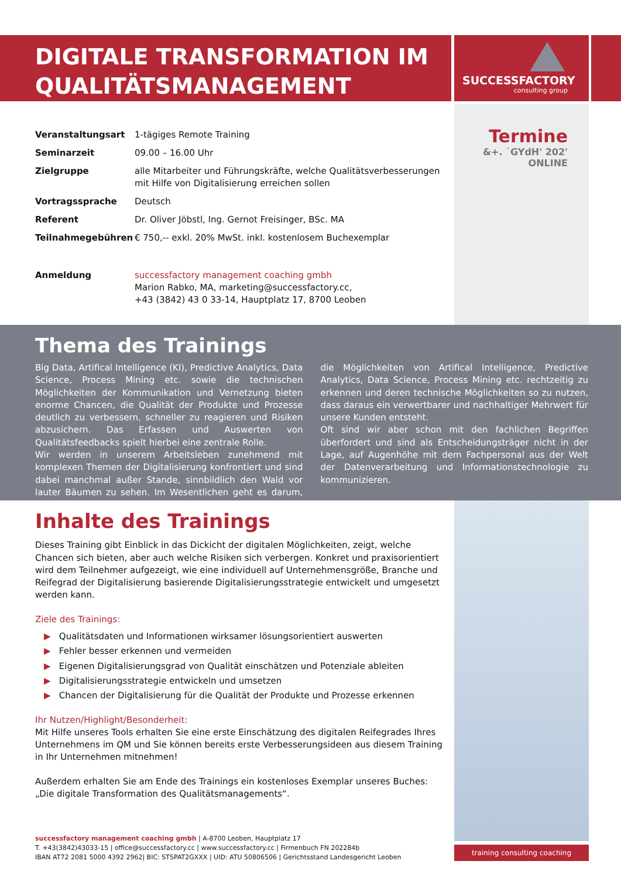DIGITALE TRANSFORMATION IM
QUALITÄTSMANAGEMENT
SUCCESSFACTORY
consulting group
| Veranstaltungsart | 1-tägiges Remote Training |
| Seminarzeit | 09.00 – 16.00 Uhr |
| Zielgruppe | alle Mitarbeiter und Führungskräfte, welche Qualitätsverbesserungen mit Hilfe von Digitalisierung erreichen sollen |
| Vortragssprache | Deutsch |
| Referent | Dr. Oliver Jöbstl, Ing. Gernot Freisinger, BSc. MA |
| Teilnahmegebühren | € 750,-- exkl. 20% MwSt. inkl. kostenlosem Buchexemplar |
| Anmeldung | successfactory management coaching gmbh Marion Rabko, MA, marketing@successfactory.cc, +43 (3842) 43 0 33-14, Hauptplatz 17, 8700 Leoben |
Termine
&+. ˙GYdH' 202'
ONLINE
Thema des Trainings
Big Data, Artifical Intelligence (KI), Predictive Analytics, Data Science, Process Mining etc. sowie die technischen Möglichkeiten der Kommunikation und Vernetzung bieten enorme Chancen, die Qualität der Produkte und Prozesse deutlich zu verbessern, schneller zu reagieren und Risiken abzusichern. Das Erfassen und Auswerten von Qualitätsfeedbacks spielt hierbei eine zentrale Rolle.
Wir werden in unserem Arbeitsleben zunehmend mit komplexen Themen der Digitalisierung konfrontiert und sind dabei manchmal außer Stande, sinnbildlich den Wald vor lauter Bäumen zu sehen. Im Wesentlichen geht es darum, die Möglichkeiten von Artifical Intelligence, Predictive Analytics, Data Science, Process Mining etc. rechtzeitig zu erkennen und deren technische Möglichkeiten so zu nutzen, dass daraus ein verwertbarer und nachhaltiger Mehrwert für unsere Kunden entsteht.
Oft sind wir aber schon mit den fachlichen Begriffen überfordert und sind als Entscheidungsträger nicht in der Lage, auf Augenhöhe mit dem Fachpersonal aus der Welt der Datenverarbeitung und Informationstechnologie zu kommunizieren.
Inhalte des Trainings
Dieses Training gibt Einblick in das Dickicht der digitalen Möglichkeiten, zeigt, welche Chancen sich bieten, aber auch welche Risiken sich verbergen. Konkret und praxisorientiert wird dem Teilnehmer aufgezeigt, wie eine individuell auf Unternehmensgröße, Branche und Reifegrad der Digitalisierung basierende Digitalisierungsstrategie entwickelt und umgesetzt werden kann.
Ziele des Trainings:
▶ Qualitätsdaten und Informationen wirksamer lösungsorientiert auswerten
▶ Fehler besser erkennen und vermeiden
▶ Eigenen Digitalisierungsgrad von Qualität einschätzen und Potenziale ableiten
▶ Digitalisierungsstrategie entwickeln und umsetzen
▶ Chancen der Digitalisierung für die Qualität der Produkte und Prozesse erkennen
Ihr Nutzen/Highlight/Besonderheit:
Mit Hilfe unseres Tools erhalten Sie eine erste Einschätzung des digitalen Reifegrades Ihres Unternehmens im QM und Sie können bereits erste Verbesserungsideen aus diesem Training in Ihr Unternehmen mitnehmen!
Außerdem erhalten Sie am Ende des Trainings ein kostenloses Exemplar unseres Buches:
„Die digitale Transformation des Qualitätsmanagements“.
successfactory management coaching gmbh | A-8700 Leoben, Hauptplatz 17
T. +43(3842)43033-15 | office@successfactory.cc | www.successfactory.cc | Firmenbuch FN 202284b
IBAN AT72 2081 5000 4392 2962| BIC: STSPAT2GXXX | UID: ATU 50806506 | Gerichtsstand Landesgericht Leoben
training consulting coaching